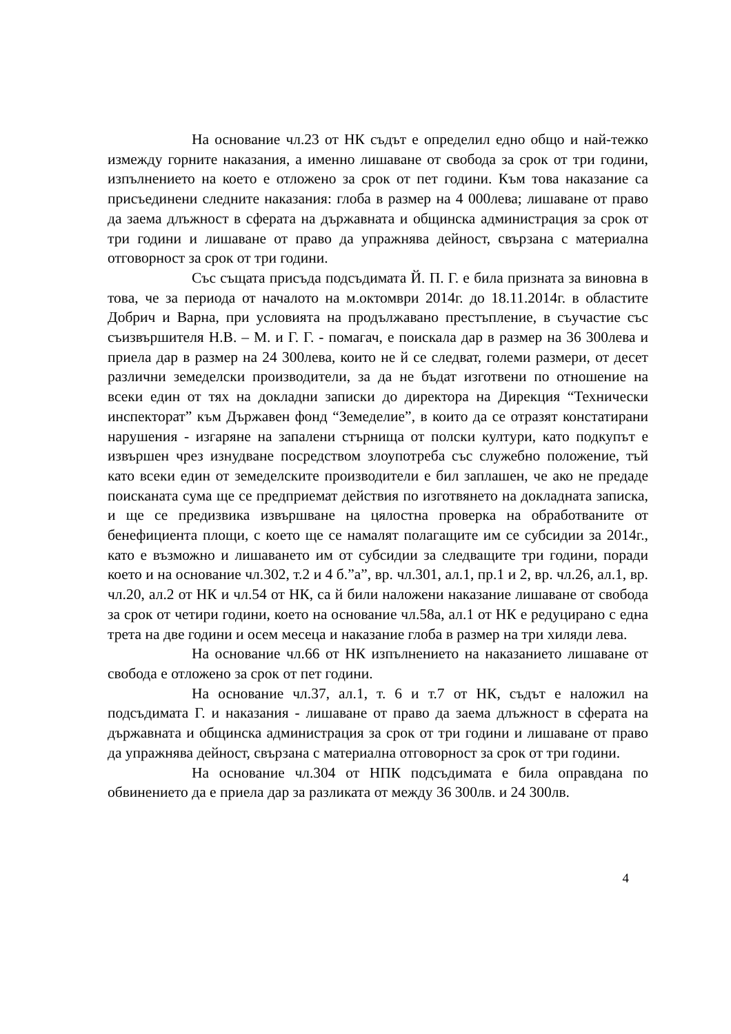На основание чл.23 от НК съдът е определил едно общо и най-тежко измежду горните наказания, а именно лишаване от свобода за срок от три години, изпълнението на което е отложено за срок от пет години. Към това наказание са присъединени следните наказания: глоба в размер на 4 000лева; лишаване от право да заема длъжност в сферата на държавната и общинска администрация за срок от три години и лишаване от право да упражнява дейност, свързана с материална отговорност за срок от три години.
Със същата присъда подсъдимата Й. П. Г. е била призната за виновна в това, че за периода от началото на м.октомври 2014г. до 18.11.2014г. в областите Добрич и Варна, при условията на продължавано престъпление, в съучастие със съизвършителя Н.В. – М. и Г. Г. - помагач, е поискала дар в размер на 36 300лева и приела дар в размер на 24 300лева, които не й се следват, големи размери, от десет различни земеделски производители, за да не бъдат изготвени по отношение на всеки един от тях на докладни записки до директора на Дирекция “Технически инспекторат” към Държавен фонд “Земеделие”, в които да се отразят констатирани нарушения - изгаряне на запалени стърнища от полски култури, като подкупът е извършен чрез изнудване посредством злоупотреба със служебно положение, тъй като всеки един от земеделските производители е бил заплашен, че ако не предаде поисканата сума ще се предприемат действия по изготвянето на докладната записка, и ще се предизвика извършване на цялостна проверка на обработваните от бенефициента площи, с което ще се намалят полагащите им се субсидии за 2014г., като е възможно и лишаването им от субсидии за следващите три години, поради което и на основание чл.302, т.2 и 4 б.”а”, вр. чл.301, ал.1, пр.1 и 2, вр. чл.26, ал.1, вр. чл.20, ал.2 от НК и чл.54 от НК, са й били наложени наказание лишаване от свобода за срок от четири години, което на основание чл.58а, ал.1 от НК е редуцирано с една трета на две години и осем месеца и наказание глоба в размер на три хиляди лева.
На основание чл.66 от НК изпълнението на наказанието лишаване от свобода е отложено за срок от пет години.
На основание чл.37, ал.1, т. 6 и т.7 от НК, съдът е наложил на подсъдимата Г. и наказания - лишаване от право да заема длъжност в сферата на държавната и общинска администрация за срок от три години и лишаване от право да упражнява дейност, свързана с материална отговорност за срок от три години.
На основание чл.304 от НПК подсъдимата е била оправдана по обвинението да е приела дар за разликата от между 36 300лв. и 24 300лв.
4